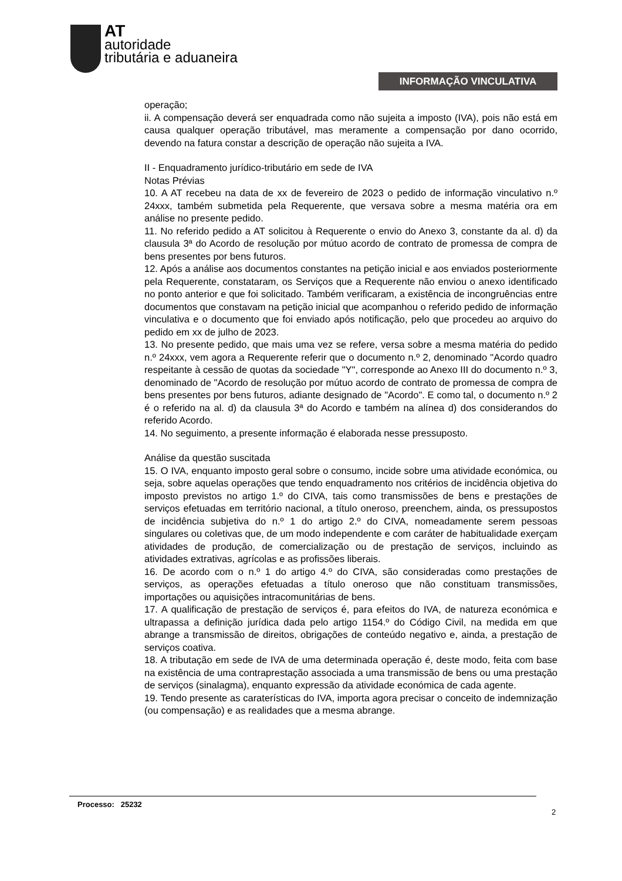AT
autoridade
tributária e aduaneira
INFORMAÇÃO VINCULATIVA
operação;
ii. A compensação deverá ser enquadrada como não sujeita a imposto (IVA), pois não está em causa qualquer operação tributável, mas meramente a compensação por dano ocorrido, devendo na fatura constar a descrição de operação não sujeita a IVA.
II - Enquadramento jurídico-tributário em sede de IVA
Notas Prévias
10. A AT recebeu na data de xx de fevereiro de 2023 o pedido de informação vinculativo n.º 24xxx, também submetida pela Requerente, que versava sobre a mesma matéria ora em análise no presente pedido.
11. No referido pedido a AT solicitou à Requerente o envio do Anexo 3, constante da al. d) da clausula 3ª do Acordo de resolução por mútuo acordo de contrato de promessa de compra de bens presentes por bens futuros.
12. Após a análise aos documentos constantes na petição inicial e aos enviados posteriormente pela Requerente, constataram, os Serviços que a Requerente não enviou o anexo identificado no ponto anterior e que foi solicitado. Também verificaram, a existência de incongruências entre documentos que constavam na petição inicial que acompanhou o referido pedido de informação vinculativa e o documento que foi enviado após notificação, pelo que procedeu ao arquivo do pedido em xx de julho de 2023.
13. No presente pedido, que mais uma vez se refere, versa sobre a mesma matéria do pedido n.º 24xxx, vem agora a Requerente referir que o documento n.º 2, denominado "Acordo quadro respeitante à cessão de quotas da sociedade "Y", corresponde ao Anexo III do documento n.º 3, denominado de "Acordo de resolução por mútuo acordo de contrato de promessa de compra de bens presentes por bens futuros, adiante designado de "Acordo". E como tal, o documento n.º 2 é o referido na al. d) da clausula 3ª do Acordo e também na alínea d) dos considerandos do referido Acordo.
14. No seguimento, a presente informação é elaborada nesse pressuposto.
Análise da questão suscitada
15. O IVA, enquanto imposto geral sobre o consumo, incide sobre uma atividade económica, ou seja, sobre aquelas operações que tendo enquadramento nos critérios de incidência objetiva do imposto previstos no artigo 1.º do CIVA, tais como transmissões de bens e prestações de serviços efetuadas em território nacional, a título oneroso, preenchem, ainda, os pressupostos de incidência subjetiva do n.º 1 do artigo 2.º do CIVA, nomeadamente serem pessoas singulares ou coletivas que, de um modo independente e com caráter de habitualidade exerçam atividades de produção, de comercialização ou de prestação de serviços, incluindo as atividades extrativas, agrícolas e as profissões liberais.
16. De acordo com o n.º 1 do artigo 4.º do CIVA, são consideradas como prestações de serviços, as operações efetuadas a título oneroso que não constituam transmissões, importações ou aquisições intracomunitárias de bens.
17. A qualificação de prestação de serviços é, para efeitos do IVA, de natureza económica e ultrapassa a definição jurídica dada pelo artigo 1154.º do Código Civil, na medida em que abrange a transmissão de direitos, obrigações de conteúdo negativo e, ainda, a prestação de serviços coativa.
18. A tributação em sede de IVA de uma determinada operação é, deste modo, feita com base na existência de uma contraprestação associada a uma transmissão de bens ou uma prestação de serviços (sinalagma), enquanto expressão da atividade económica de cada agente.
19. Tendo presente as caraterísticas do IVA, importa agora precisar o conceito de indemnização (ou compensação) e as realidades que a mesma abrange.
Processo: 25232
2